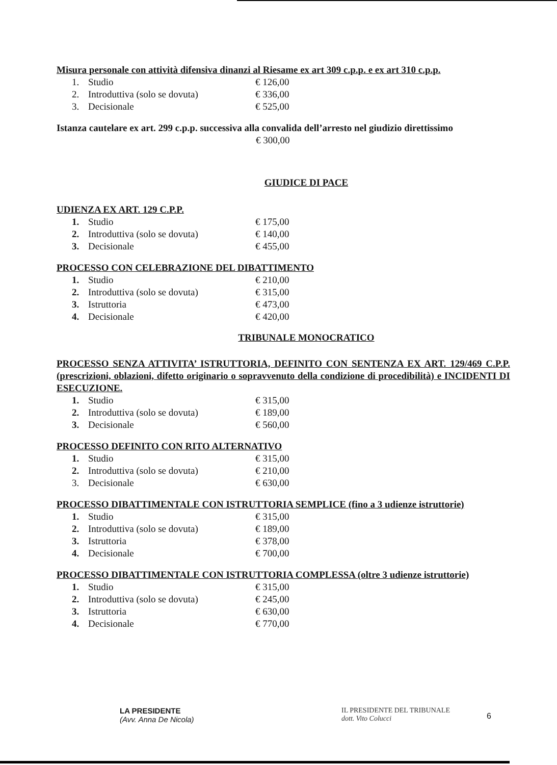Misura personale con attività difensiva dinanzi al Riesame ex art 309 c.p.p. e ex art 310 c.p.p.
| 1. | Studio | € 126,00 |
| 2. | Introduttiva (solo se dovuta) | € 336,00 |
| 3. | Decisionale | € 525,00 |
Istanza cautelare ex art. 299 c.p.p. successiva alla convalida dell’arresto nel giudizio direttissimo
€ 300,00
GIUDICE DI PACE
UDIENZA EX ART. 129 C.P.P.
| 1. | Studio | € 175,00 |
| 2. | Introduttiva (solo se dovuta) | € 140,00 |
| 3. | Decisionale | € 455,00 |
PROCESSO CON CELEBRAZIONE DEL DIBATTIMENTO
| 1. | Studio | € 210,00 |
| 2. | Introduttiva (solo se dovuta) | € 315,00 |
| 3. | Istruttoria | € 473,00 |
| 4. | Decisionale | € 420,00 |
TRIBUNALE MONOCRATICO
PROCESSO SENZA ATTIVITA’ ISTRUTTORIA, DEFINITO CON SENTENZA EX ART. 129/469 C.P.P. (prescrizioni, oblazioni, difetto originario o sopravvenuto della condizione di procedibilità) e INCIDENTI DI ESECUZIONE.
| 1. | Studio | € 315,00 |
| 2. | Introduttiva (solo se dovuta) | € 189,00 |
| 3. | Decisionale | € 560,00 |
PROCESSO DEFINITO CON RITO ALTERNATIVO
| 1. | Studio | € 315,00 |
| 2. | Introduttiva (solo se dovuta) | € 210,00 |
| 3. | Decisionale | € 630,00 |
PROCESSO DIBATTIMENTALE CON ISTRUTTORIA SEMPLICE (fino a 3 udienze istruttorie)
| 1. | Studio | € 315,00 |
| 2. | Introduttiva (solo se dovuta) | € 189,00 |
| 3. | Istruttoria | € 378,00 |
| 4. | Decisionale | € 700,00 |
PROCESSO DIBATTIMENTALE CON ISTRUTTORIA COMPLESSA (oltre 3 udienze istruttorie)
| 1. | Studio | € 315,00 |
| 2. | Introduttiva (solo se dovuta) | € 245,00 |
| 3. | Istruttoria | € 630,00 |
| 4. | Decisionale | € 770,00 |
LA PRESIDENTE
(Avv. Anna De Nicola)
IL PRESIDENTE DEL TRIBUNALE
dott. Vito Colucci
6